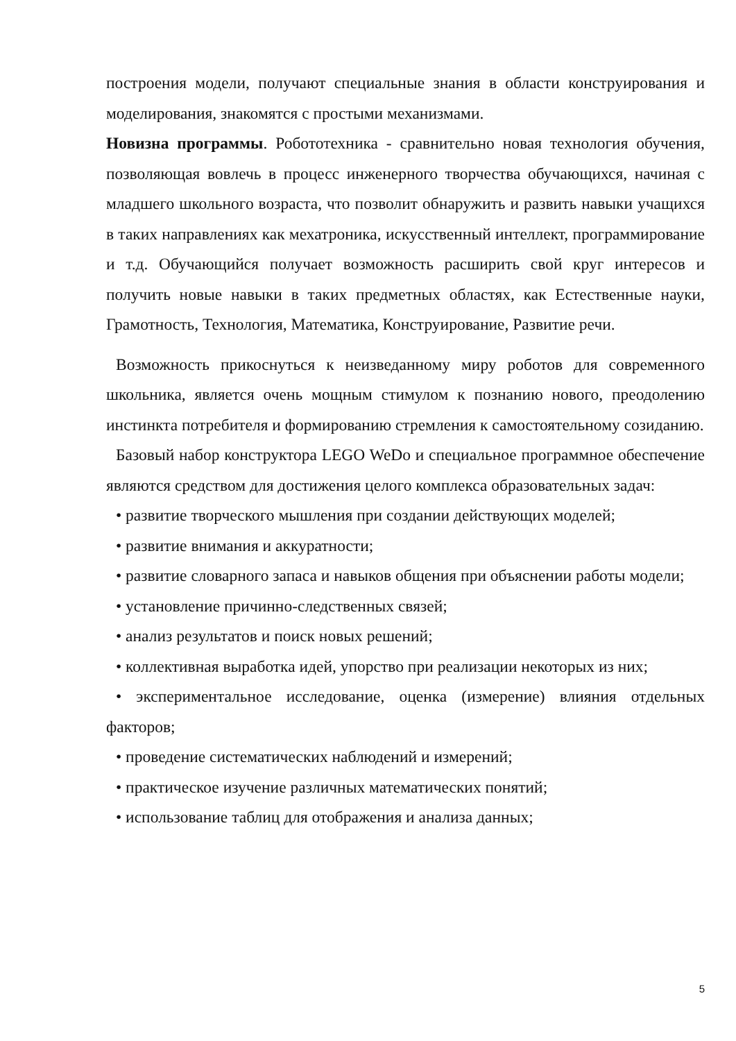построения модели, получают специальные знания в области конструирования и моделирования, знакомятся с простыми механизмами.
Новизна программы. Робототехника - сравнительно новая технология обучения, позволяющая вовлечь в процесс инженерного творчества обучающихся, начиная с младшего школьного возраста, что позволит обнаружить и развить навыки учащихся в таких направлениях как мехатроника, искусственный интеллект, программирование и т.д. Обучающийся получает возможность расширить свой круг интересов и получить новые навыки в таких предметных областях, как Естественные науки, Грамотность, Технология, Математика, Конструирование, Развитие речи.
Возможность прикоснуться к неизведанному миру роботов для современного школьника, является очень мощным стимулом к познанию нового, преодолению инстинкта потребителя и формированию стремления к самостоятельному созиданию.
Базовый набор конструктора LEGO WeDo и специальное программное обеспечение являются средством для достижения целого комплекса образовательных задач:
• развитие творческого мышления при создании действующих моделей;
• развитие внимания и аккуратности;
• развитие словарного запаса и навыков общения при объяснении работы модели;
• установление причинно-следственных связей;
• анализ результатов и поиск новых решений;
• коллективная выработка идей, упорство при реализации некоторых из них;
• экспериментальное исследование, оценка (измерение) влияния отдельных факторов;
• проведение систематических наблюдений и измерений;
• практическое изучение различных математических понятий;
• использование таблиц для отображения и анализа данных;
5